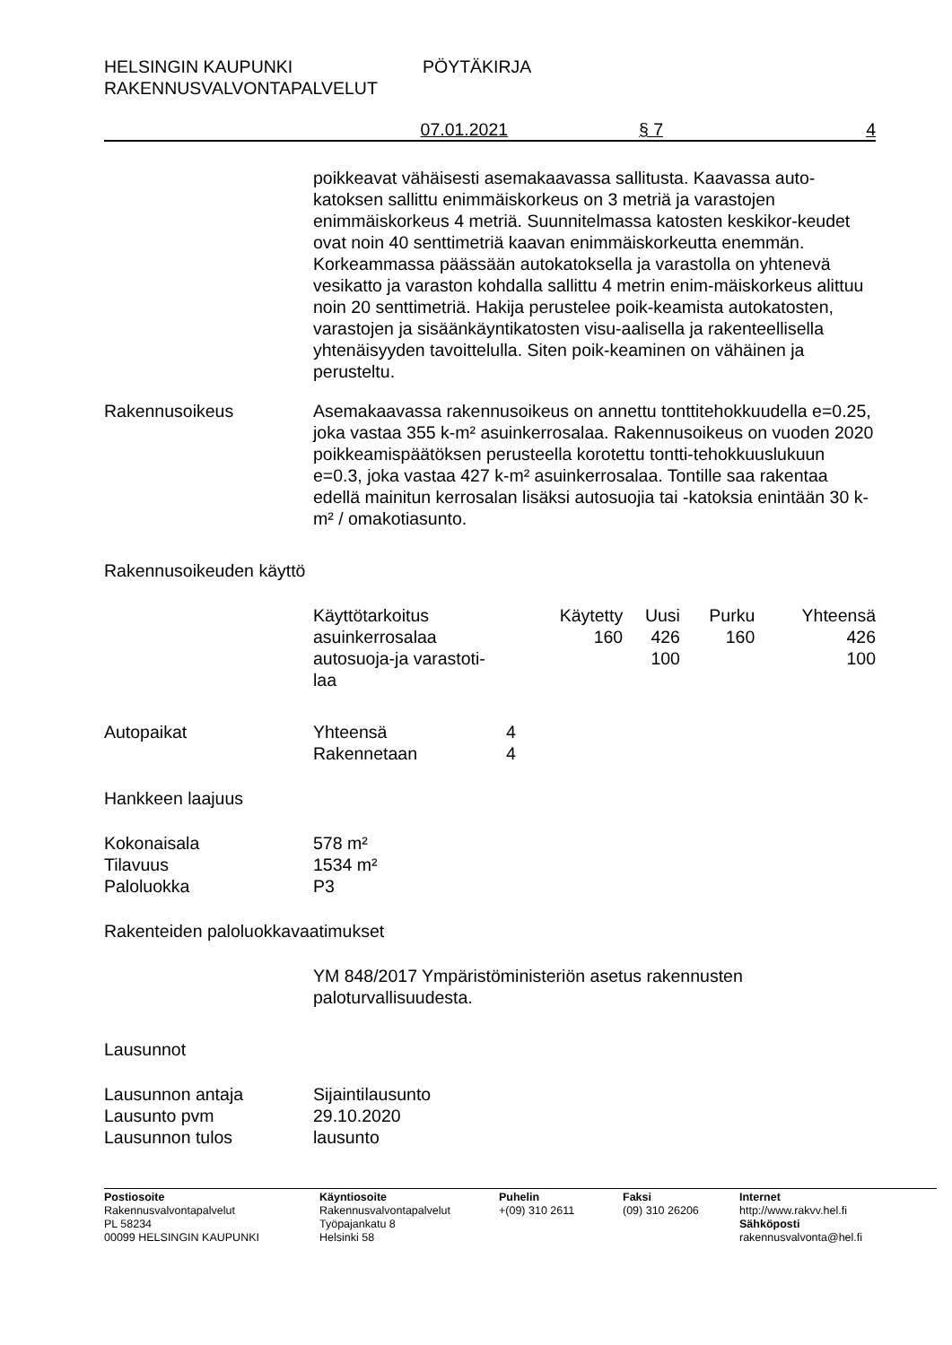HELSINGIN KAUPUNKI
RAKENNUSVALVONTAPALVELUT
PÖYTÄKIRJA
07.01.2021 § 7 4
poikkeavat vähäisesti asemakaavassa sallitusta. Kaavassa auto-katoksen sallittu enimmäiskorkeus on 3 metriä ja varastojen enimmäiskorkeus 4 metriä. Suunnitelmassa katosten keskikor-keudet ovat noin 40 senttimetriä kaavan enimmäiskorkeutta enemmän. Korkeammassa päässään autokatoksella ja varastolla on yhtenevä vesikatto ja varaston kohdalla sallittu 4 metrin enim-mäiskorkeus alittuu noin 20 senttimetriä. Hakija perustelee poik-keamista autokatosten, varastojen ja sisäänkäyntikatosten visu-aalisella ja rakenteellisella yhtenäisyyden tavoittelulla. Siten poik-keaminen on vähäinen ja perusteltu.
Rakennusoikeus Asemakaavassa rakennusoikeus on annettu tonttitehokkuudella e=0.25, joka vastaa 355 k-m² asuinkerrosalaa. Rakennusoikeus on vuoden 2020 poikkeamispäätöksen perusteella korotettu tontti-tehokkuuslukuun e=0.3, joka vastaa 427 k-m² asuinkerrosalaa. Tontille saa rakentaa edellä mainitun kerrosalan lisäksi autosuojia tai -katoksia enintään 30 k-m² / omakotiasunto.
Rakennusoikeuden käyttö
| Käyttötarkoitus | Käytetty | Uusi | Purku | Yhteensä |
| asuinkerrosalaa | 160 | 426 | 160 | 426 |
| autosuoja-ja varastoti- laa | | 100 | | 100 |
Autopaikat
| Yhteensä | 4 |
| Rakennetaan | 4 |
Hankkeen laajuus
| Kokonaisala | 578 m² |
| Tilavuus | 1534 m² |
| Paloluokka | P3 |
Rakenteiden paloluokkavaatimukset
YM 848/2017 Ympäristöministeriön asetus rakennusten paloturvallisuudesta.
Lausunnot
| Lausunnon antaja | Sijaintilausunto |
| Lausunto pvm | 29.10.2020 |
| Lausunnon tulos | lausunto |
Postiosoite
Rakennusvalvontapalvelut
PL 58234
00099 HELSINGIN KAUPUNKI
Käyntiosoite
Rakennusvalvontapalvelut
Työpajankatu 8
Helsinki 58
Puhelin
+(09) 310 2611
Faksi
(09) 310 26206
Internet
http://www.rakvv.hel.fi
Sähköposti
rakennusvalvonta@hel.fi